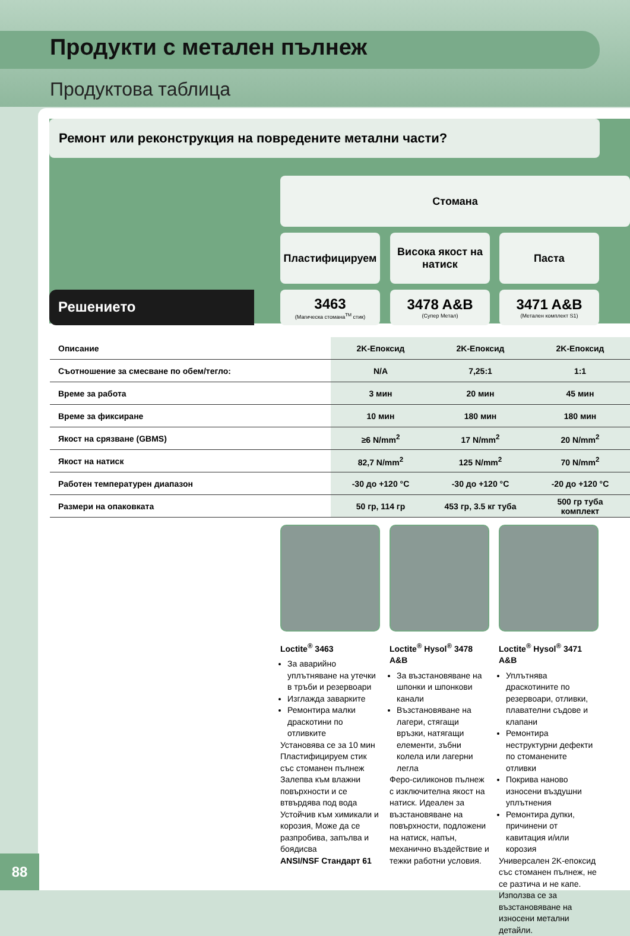Продукти с метален пълнеж
Продуктова таблица
Ремонт или реконструкция на повредените метални части?
Стомана
Пластифицируем
Висока якост на натиск
Паста
Решението
3463
(Магическа стомана<sup>TM</sup> стик)
3478 A&B
(Супер Метал)
3471 A&B
(Метален комплект S1)
| Описание | 2K-Епоксид | 2K-Епоксид | 2K-Епоксид |
| Съотношение за смесване по обем/тегло: | N/A | 7,25:1 | 1:1 |
| Време за работа | 3 мин | 20 мин | 45 мин |
| Време за фиксиране | 10 мин | 180 мин | 180 мин |
| Якост на срязване (GBMS) | ≥6 N/mm<sup>2</sup> | 17 N/mm<sup>2</sup> | 20 N/mm<sup>2</sup> |
| Якост на натиск | 82,7 N/mm<sup>2</sup> | 125 N/mm<sup>2</sup> | 70 N/mm<sup>2</sup> |
| Работен температурен диапазон | -30 до +120 °C | -30 до +120 °C | -20 до +120 °C |
| Размери на опаковката | 50 гр, 114 гр | 453 гр, 3.5 кг туба | 500 гр туба комплект |
Loctite<sup>®</sup> 3463
За аварийно уплътняване на утечки в тръби и резервоари
Изглажда заварките
Ремонтира малки драскотини по отливките
Установява се за 10 мин Пластифицируем стик със стоманен пълнеж Залепва към влажни повърхности и се втвърдява под вода Устойчив към химикали и корозия, Може да се разпробива, запълва и боядисва
ANSI/NSF Стандарт 61
Loctite<sup>®</sup> Hysol<sup>®</sup> 3478 A&B
За възстановяване на шпонки и шпонкови канали
Възстановяване на лагери, стягащи връзки, натягащи елементи, зъбни колела или лагерни легла
Феро-силиконов пълнеж с изключителна якост на натиск. Идеален за възстановяване на повърхности, подложени на натиск, напън, механично въздействие и тежки работни условия.
Loctite<sup>®</sup> Hysol<sup>®</sup> 3471 A&B
Уплътнява драскотините по резервоари, отливки, плавателни съдове и клапани
Ремонтира неструктурни дефекти по стоманените отливки
Покрива наново износени въздушни уплътнения
Ремонтира дупки, причинени от кавитация и/или корозия
Универсален 2K-епоксид със стоманен пълнеж, не се разтича и не капе. Използва се за възстановяване на износени метални детайли.
88